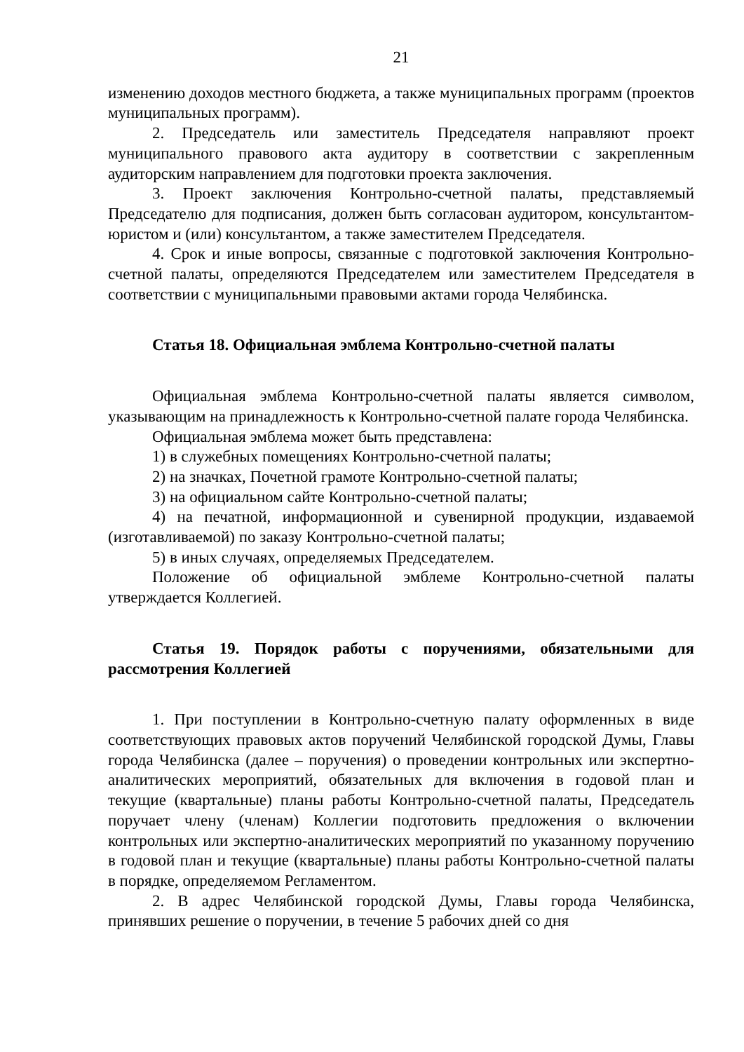21
изменению доходов местного бюджета, а также муниципальных программ (проектов муниципальных программ).
2. Председатель или заместитель Председателя направляют проект муниципального правового акта аудитору в соответствии с закрепленным аудиторским направлением для подготовки проекта заключения.
3. Проект заключения Контрольно-счетной палаты, представляемый Председателю для подписания, должен быть согласован аудитором, консультантом-юристом и (или) консультантом, а также заместителем Председателя.
4. Срок и иные вопросы, связанные с подготовкой заключения Контрольно-счетной палаты, определяются Председателем или заместителем Председателя в соответствии с муниципальными правовыми актами города Челябинска.
Статья 18. Официальная эмблема Контрольно-счетной палаты
Официальная эмблема Контрольно-счетной палаты является символом, указывающим на принадлежность к Контрольно-счетной палате города Челябинска.
Официальная эмблема может быть представлена:
1) в служебных помещениях Контрольно-счетной палаты;
2) на значках, Почетной грамоте Контрольно-счетной палаты;
3) на официальном сайте Контрольно-счетной палаты;
4) на печатной, информационной и сувенирной продукции, издаваемой (изготавливаемой) по заказу Контрольно-счетной палаты;
5) в иных случаях, определяемых Председателем.
Положение об официальной эмблеме Контрольно-счетной палаты утверждается Коллегией.
Статья 19. Порядок работы с поручениями, обязательными для рассмотрения Коллегией
1. При поступлении в Контрольно-счетную палату оформленных в виде соответствующих правовых актов поручений Челябинской городской Думы, Главы города Челябинска (далее – поручения) о проведении контрольных или экспертно-аналитических мероприятий, обязательных для включения в годовой план и текущие (квартальные) планы работы Контрольно-счетной палаты, Председатель поручает члену (членам) Коллегии подготовить предложения о включении контрольных или экспертно-аналитических мероприятий по указанному поручению в годовой план и текущие (квартальные) планы работы Контрольно-счетной палаты в порядке, определяемом Регламентом.
2. В адрес Челябинской городской Думы, Главы города Челябинска, принявших решение о поручении, в течение 5 рабочих дней со дня